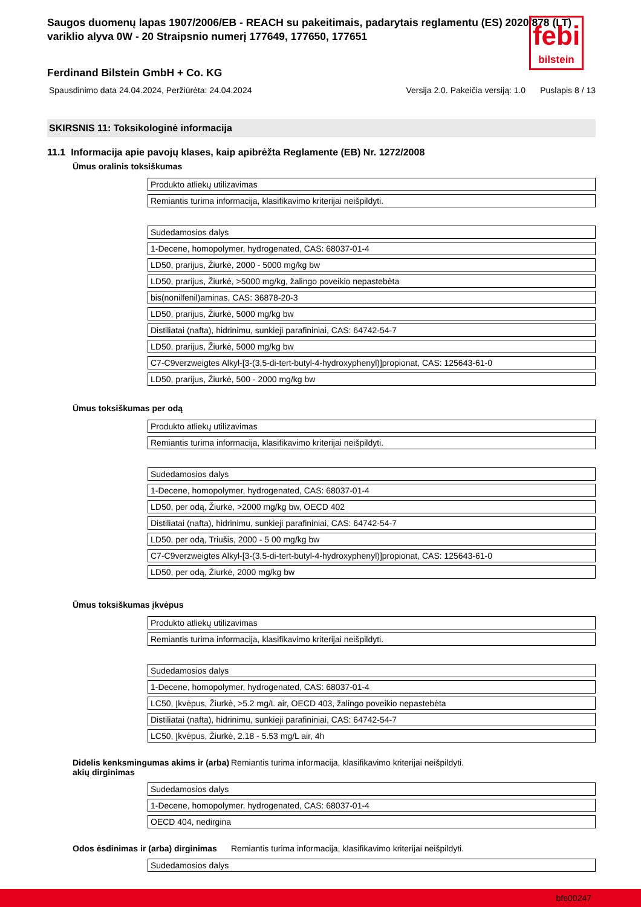Saugos duomenų lapas 1907/2006/EB - REACH su pakeitimais, padarytais reglamentu (ES) 2020/878 (LT)
variklio alyva 0W - 20 Straipsnio numerį 177649, 177650, 177651
febi
bilstein
Ferdinand Bilstein GmbH + Co. KG
Spausdinimo data 24.04.2024, Peržiūrėta: 24.04.2024 Versija 2.0. Pakeičia versiją: 1.0 Puslapis 8 / 13
SKIRSNIS 11: Toksikologinė informacija
11.1 Informacija apie pavojų klases, kaip apibrėžta Reglamente (EB) Nr. 1272/2008
Ūmus oralinis toksiškumas
| Produkto atliekų utilizavimas |
| Remiantis turima informacija, klasifikavimo kriterijai neišpildyti. |
| Sudedamosios dalys |
| 1-Decene, homopolymer, hydrogenated, CAS: 68037-01-4 |
| LD50, prarijus, Žiurkė, 2000 - 5000 mg/kg bw |
| LD50, prarijus, Žiurkė, >5000 mg/kg, žalingo poveikio nepastebėta |
| bis(nonilfenil)aminas, CAS: 36878-20-3 |
| LD50, prarijus, Žiurkė, 5000 mg/kg bw |
| Distiliatai (nafta), hidrinimu, sunkieji parafininiai, CAS: 64742-54-7 |
| LD50, prarijus, Žiurkė, 5000 mg/kg bw |
| C7-C9verzweigtes Alkyl-[3-(3,5-di-tert-butyl-4-hydroxyphenyl)]propionat, CAS: 125643-61-0 |
| LD50, prarijus, Žiurkė, 500 - 2000 mg/kg bw |
Ūmus toksiškumas per odą
| Produkto atliekų utilizavimas |
| Remiantis turima informacija, klasifikavimo kriterijai neišpildyti. |
| Sudedamosios dalys |
| 1-Decene, homopolymer, hydrogenated, CAS: 68037-01-4 |
| LD50, per odą, Žiurkė, >2000 mg/kg bw, OECD 402 |
| Distiliatai (nafta), hidrinimu, sunkieji parafininiai, CAS: 64742-54-7 |
| LD50, per odą, Triušis, 2000 - 5 00 mg/kg bw |
| C7-C9verzweigtes Alkyl-[3-(3,5-di-tert-butyl-4-hydroxyphenyl)]propionat, CAS: 125643-61-0 |
| LD50, per odą, Žiurkė, 2000 mg/kg bw |
Ūmus toksiškumas įkvėpus
| Produkto atliekų utilizavimas |
| Remiantis turima informacija, klasifikavimo kriterijai neišpildyti. |
| Sudedamosios dalys |
| 1-Decene, homopolymer, hydrogenated, CAS: 68037-01-4 |
| LC50, Įkvėpus, Žiurkė, >5.2 mg/L air, OECD 403, žalingo poveikio nepastebėta |
| Distiliatai (nafta), hidrinimu, sunkieji parafininiai, CAS: 64742-54-7 |
| LC50, Įkvėpus, Žiurkė, 2.18 - 5.53 mg/L air, 4h |
Didelis kenksmingumas akims ir (arba) akių dirginimas Remiantis turima informacija, klasifikavimo kriterijai neišpildyti.
| Sudedamosios dalys |
| 1-Decene, homopolymer, hydrogenated, CAS: 68037-01-4 |
| OECD 404, nedirgina |
Odos ėsdinimas ir (arba) dirginimas Remiantis turima informacija, klasifikavimo kriterijai neišpildyti.
| Sudedamosios dalys |
bfe00247